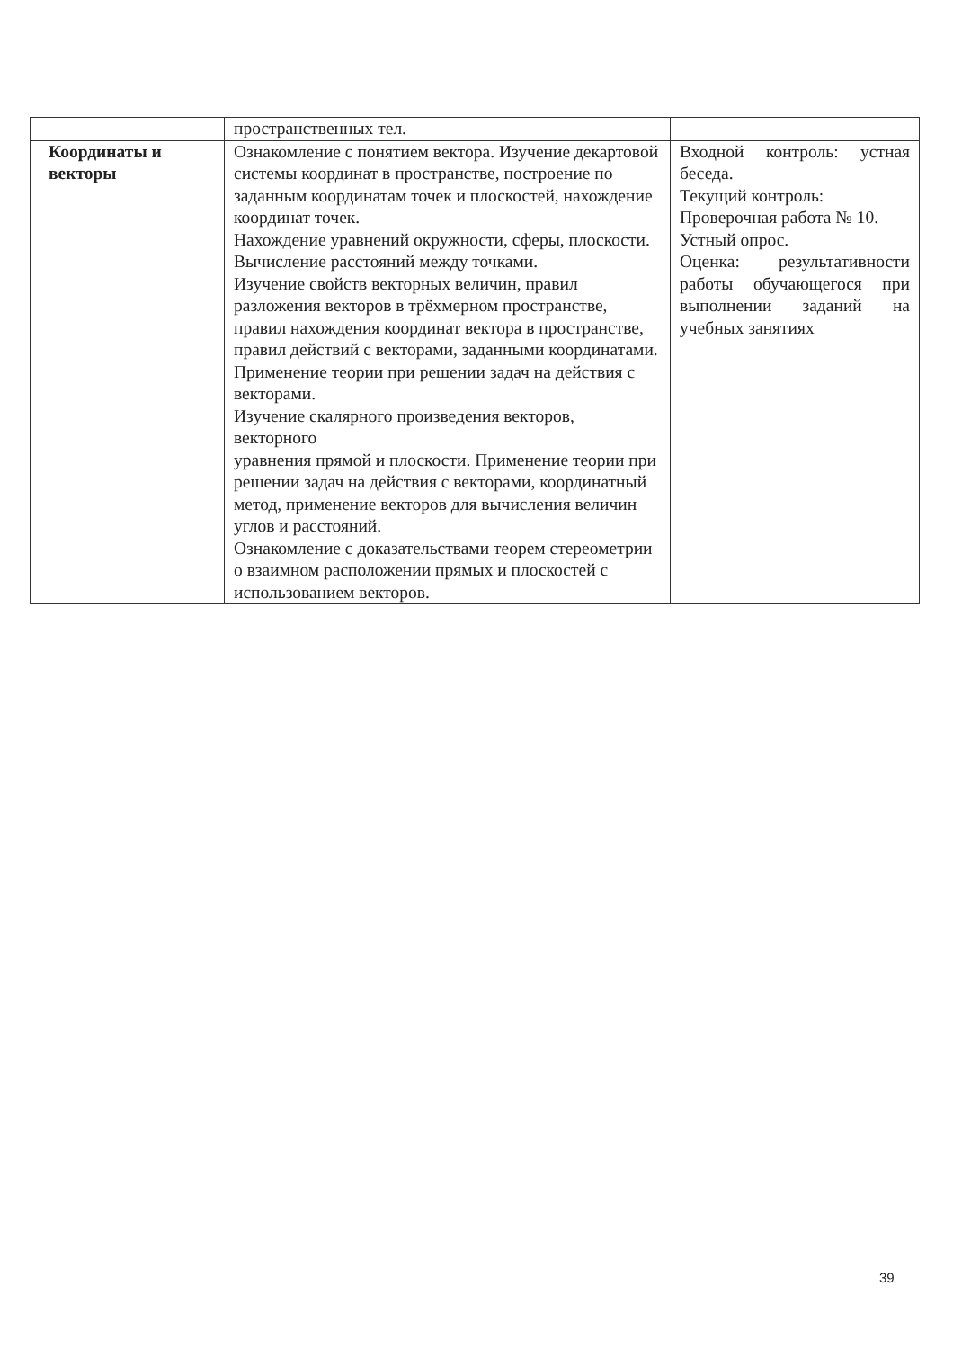| | пространственных тел. | |
| Координаты и векторы | Ознакомление с понятием вектора. Изучение декартовой системы координат в пространстве, построение по заданным координатам точек и плоскостей, нахождение координат точек. Нахождение уравнений окружности, сферы, плоскости. Вычисление расстояний между точками. Изучение свойств векторных величин, правил разложения векторов в трёхмерном пространстве, правил нахождения координат вектора в пространстве, правил действий с векторами, заданными координатами. Применение теории при решении задач на действия с векторами. Изучение скалярного произведения векторов, векторного уравнения прямой и плоскости. Применение теории при решении задач на действия с векторами, координатный метод, применение векторов для вычисления величин углов и расстояний. Ознакомление с доказательствами теорем стереометрии о взаимном расположении прямых и плоскостей с использованием векторов. | Входной контроль: устная беседа. Текущий контроль: Проверочная работа № 10. Устный опрос. Оценка: результативности работы обучающегося при выполнении заданий на учебных занятиях |
39